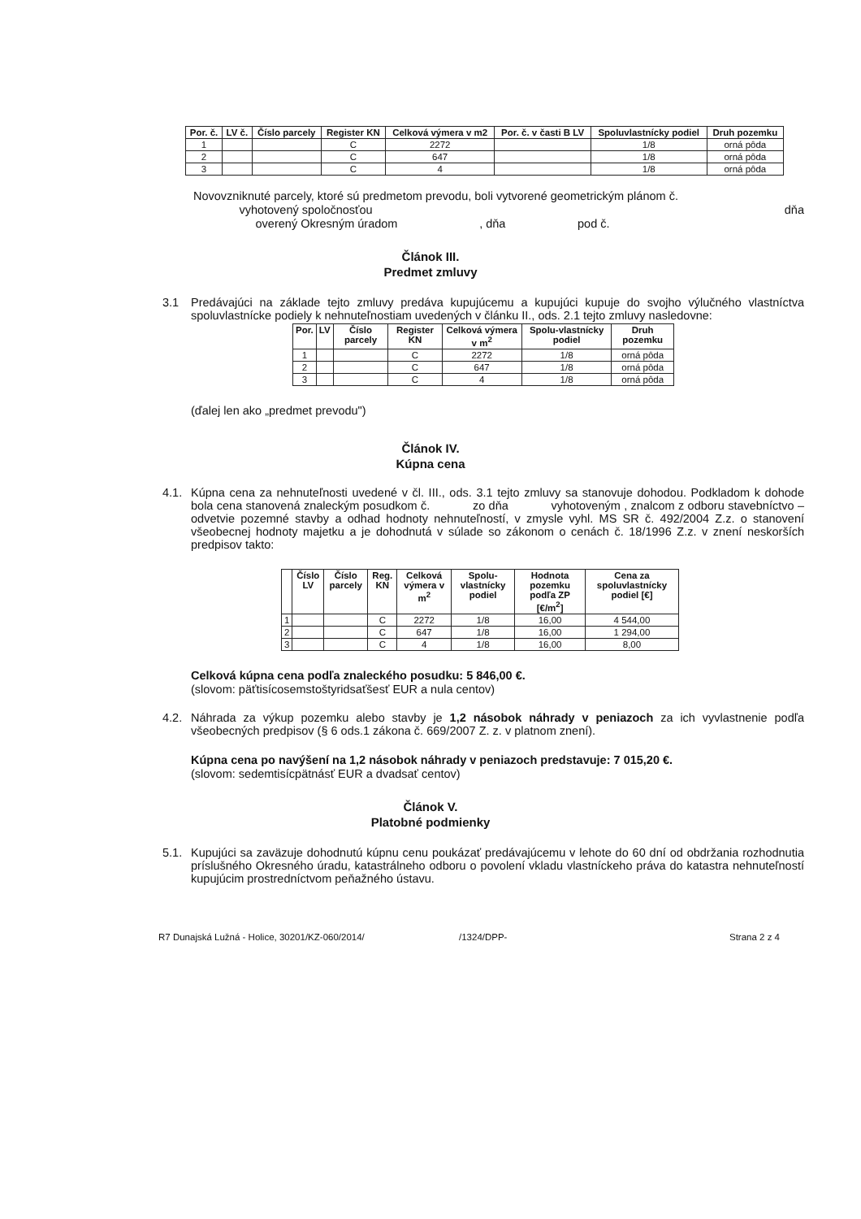| Por. č. | LV č. | Číslo parcely | Register KN | Celková výmera v m2 | Por. č. v časti B LV | Spoluvlastnícky podiel | Druh pozemku |
| --- | --- | --- | --- | --- | --- | --- | --- |
| 1 | | | C | 2272 | | 1/8 | orná pôda |
| 2 | | | C | 647 | | 1/8 | orná pôda |
| 3 | | | C | 4 | | 1/8 | orná pôda |
Novovzniknuté parcely, ktoré sú predmetom prevodu, boli vytvorené geometrickým plánom č.
vyhotovený spoločnosťou dňa
overený Okresným úradom , dňa pod č.
Článok III.
Predmet zmluvy
3.1 Predávajúci na základe tejto zmluvy predáva kupujúcemu a kupujúci kupuje do svojho výlučného vlastníctva spoluvlastnícke podiely k nehnuteľnostiam uvedených v článku II., ods. 2.1 tejto zmluvy nasledovne:
| Por. | LV | Číslo parcely | Register KN | Celková výmera v m<sup>2</sup> | Spolu-vlastnícky podiel | Druh pozemku |
| --- | --- | --- | --- | --- | --- | --- |
| 1 | | | C | 2272 | 1/8 | orná pôda |
| 2 | | | C | 647 | 1/8 | orná pôda |
| 3 | | | C | 4 | 1/8 | orná pôda |
(ďalej len ako „predmet prevodu")
Článok IV.
Kúpna cena
4.1. Kúpna cena za nehnuteľnosti uvedené v čl. III., ods. 3.1 tejto zmluvy sa stanovuje dohodou. Podkladom k dohode bola cena stanovená znaleckým posudkom č. zo dňa vyhotoveným , znalcom z odboru stavebníctvo – odvetvie pozemné stavby a odhad hodnoty nehnuteľností, v zmysle vyhl. MS SR č. 492/2004 Z.z. o stanovení všeobecnej hodnoty majetku a je dohodnutá v súlade so zákonom o cenách č. 18/1996 Z.z. v znení neskorších predpisov takto:
| | Číslo LV | Číslo parcely | Reg. KN | Celková výmera v m<sup>2</sup> | Spolu-vlastnícky podiel | Hodnota pozemku podľa ZP [€/m<sup>2</sup>] | Cena za spoluvlastnícky podiel [€] |
| --- | --- | --- | --- | --- | --- | --- | --- |
| 1 | | | C | 2272 | 1/8 | 16,00 | 4 544,00 |
| 2 | | | C | 647 | 1/8 | 16,00 | 1 294,00 |
| 3 | | | C | 4 | 1/8 | 16,00 | 8,00 |
Celková kúpna cena podľa znaleckého posudku: 5 846,00 €.
(slovom: päťtisícosemstoštyridsaťšesť EUR a nula centov)
4.2. Náhrada za výkup pozemku alebo stavby je 1,2 násobok náhrady v peniazoch za ich vyvlastnenie podľa všeobecných predpisov (§ 6 ods.1 zákona č. 669/2007 Z. z. v platnom znení).
Kúpna cena po navýšení na 1,2 násobok náhrady v peniazoch predstavuje: 7 015,20 €.
(slovom: sedemtisícpätnásť EUR a dvadsať centov)
Článok V.
Platobné podmienky
5.1. Kupujúci sa zaväzuje dohodnutú kúpnu cenu poukázať predávajúcemu v lehote do 60 dní od obdržania rozhodnutia príslušného Okresného úradu, katastrálneho odboru o povolení vkladu vlastníckeho práva do katastra nehnuteľností kupujúcim prostredníctvom peňažného ústavu.
R7 Dunajská Lužná - Holice, 30201/KZ-060/2014/ /1324/DPP- Strana 2 z 4